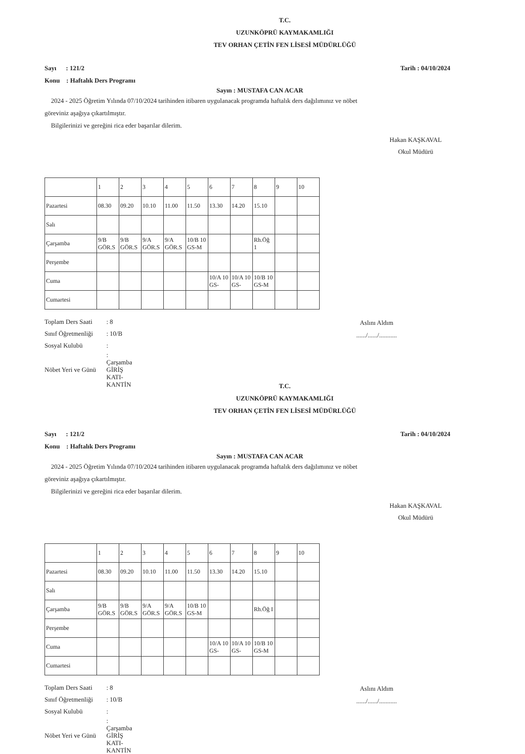T.C.
UZUNKÖPRÜ KAYMAKAMLIĞI
TEV ORHAN ÇETİN FEN LİSESİ MÜDÜRLÜĞÜ
Sayı : 121/2
Konu : Haftalık Ders Programı Tarih : 04/10/2024
Sayın : MUSTAFA CAN ACAR
2024 - 2025 Öğretim Yılında 07/10/2024 tarihinden itibaren uygulanacak programda haftalık ders dağılımınız ve nöbet göreviniz aşağıya çıkartılmıştır.
Bilgilerinizi ve gereğini rica eder başarılar dilerim.
Hakan KAŞKAVAL
Okul Müdürü
| | 1 | 2 | 3 | 4 | 5 | 6 | 7 | 8 | 9 | 10 |
| Pazartesi | 08.30 | 09.20 | 10.10 | 11.00 | 11.50 | 13.30 | 14.20 | 15.10 | | |
| Salı | | | | | | | | | | |
| Çarşamba | 9/B GÖR.S | 9/B GÖR.S | 9/A GÖR.S | 9/A GÖR.S | 10/B 10 GS-M | | | Rh.Öğ 1 | | |
| Perşembe | | | | | | | | | | |
| Cuma | | | | | | 10/A 10 GS- | 10/A 10 GS- | 10/B 10 GS-M | | |
| Cumartesi | | | | | | | | | | |
| Toplam Ders Saati | : 8 |
| Sınıf Öğretmenliği | : 10/B |
| Sosyal Kulubü | : |
| Nöbet Yeri ve Günü | : Çarşamba GİRİŞ KATI-KANTİN |
Aslını Aldım
....../....../...........
T.C.
UZUNKÖPRÜ KAYMAKAMLIĞI
TEV ORHAN ÇETİN FEN LİSESİ MÜDÜRLÜĞÜ
Sayı : 121/2
Konu : Haftalık Ders Programı Tarih : 04/10/2024
Sayın : MUSTAFA CAN ACAR
2024 - 2025 Öğretim Yılında 07/10/2024 tarihinden itibaren uygulanacak programda haftalık ders dağılımınız ve nöbet göreviniz aşağıya çıkartılmıştır.
Bilgilerinizi ve gereğini rica eder başarılar dilerim.
Hakan KAŞKAVAL
Okul Müdürü
| | 1 | 2 | 3 | 4 | 5 | 6 | 7 | 8 | 9 | 10 |
| Pazartesi | 08.30 | 09.20 | 10.10 | 11.00 | 11.50 | 13.30 | 14.20 | 15.10 | | |
| Salı | | | | | | | | | | |
| Çarşamba | 9/B GÖR.S | 9/B GÖR.S | 9/A GÖR.S | 9/A GÖR.S | 10/B 10 GS-M | | | Rh.Öğ I | | |
| Perşembe | | | | | | | | | | |
| Cuma | | | | | | 10/A 10 GS- | 10/A 10 GS- | 10/B 10 GS-M | | |
| Cumartesi | | | | | | | | | | |
| Toplam Ders Saati | : 8 |
| Sınıf Öğretmenliği | : 10/B |
| Sosyal Kulubü | : |
| Nöbet Yeri ve Günü | : Çarşamba GİRİŞ KATI-KANTİN |
Aslını Aldım
....../....../...........